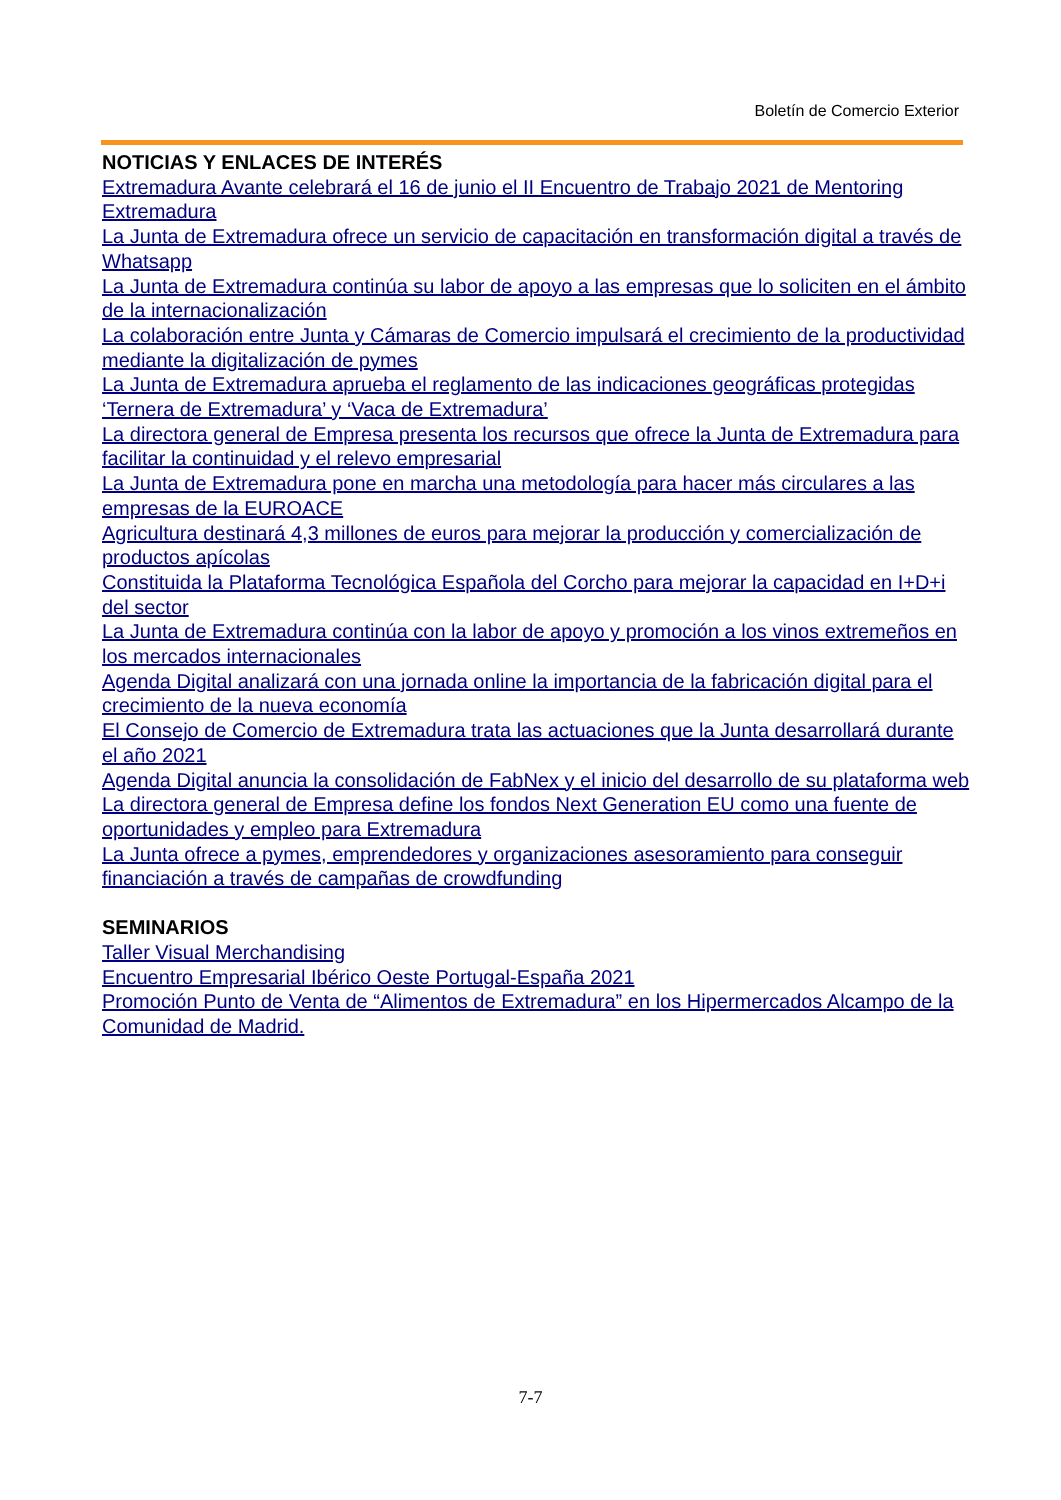Boletín de Comercio Exterior
NOTICIAS Y ENLACES DE INTERÉS
Extremadura Avante celebrará el 16 de junio el II Encuentro de Trabajo 2021 de Mentoring Extremadura
La Junta de Extremadura ofrece un servicio de capacitación en transformación digital a través de Whatsapp
La Junta de Extremadura continúa su labor de apoyo a las empresas que lo soliciten en el ámbito de la internacionalización
La colaboración entre Junta y Cámaras de Comercio impulsará el crecimiento de la productividad mediante la digitalización de pymes
La Junta de Extremadura aprueba el reglamento de las indicaciones geográficas protegidas ‘Ternera de Extremadura’ y ‘Vaca de Extremadura’
La directora general de Empresa presenta los recursos que ofrece la Junta de Extremadura para facilitar la continuidad y el relevo empresarial
La Junta de Extremadura pone en marcha una metodología para hacer más circulares a las empresas de la EUROACE
Agricultura destinará 4,3 millones de euros para mejorar la producción y comercialización de productos apícolas
Constituida la Plataforma Tecnológica Española del Corcho para mejorar la capacidad en I+D+i del sector
La Junta de Extremadura continúa con la labor de apoyo y promoción a los vinos extremeños en los mercados internacionales
Agenda Digital analizará con una jornada online la importancia de la fabricación digital para el crecimiento de la nueva economía
El Consejo de Comercio de Extremadura trata las actuaciones que la Junta desarrollará durante el año 2021
Agenda Digital anuncia la consolidación de FabNex y el inicio del desarrollo de su plataforma web
La directora general de Empresa define los fondos Next Generation EU como una fuente de oportunidades y empleo para Extremadura
La Junta ofrece a pymes, emprendedores y organizaciones asesoramiento para conseguir financiación a través de campañas de crowdfunding
SEMINARIOS
Taller Visual Merchandising
Encuentro Empresarial Ibérico Oeste Portugal-España 2021
Promoción Punto de Venta de “Alimentos de Extremadura” en los Hipermercados Alcampo de la Comunidad de Madrid.
7-7